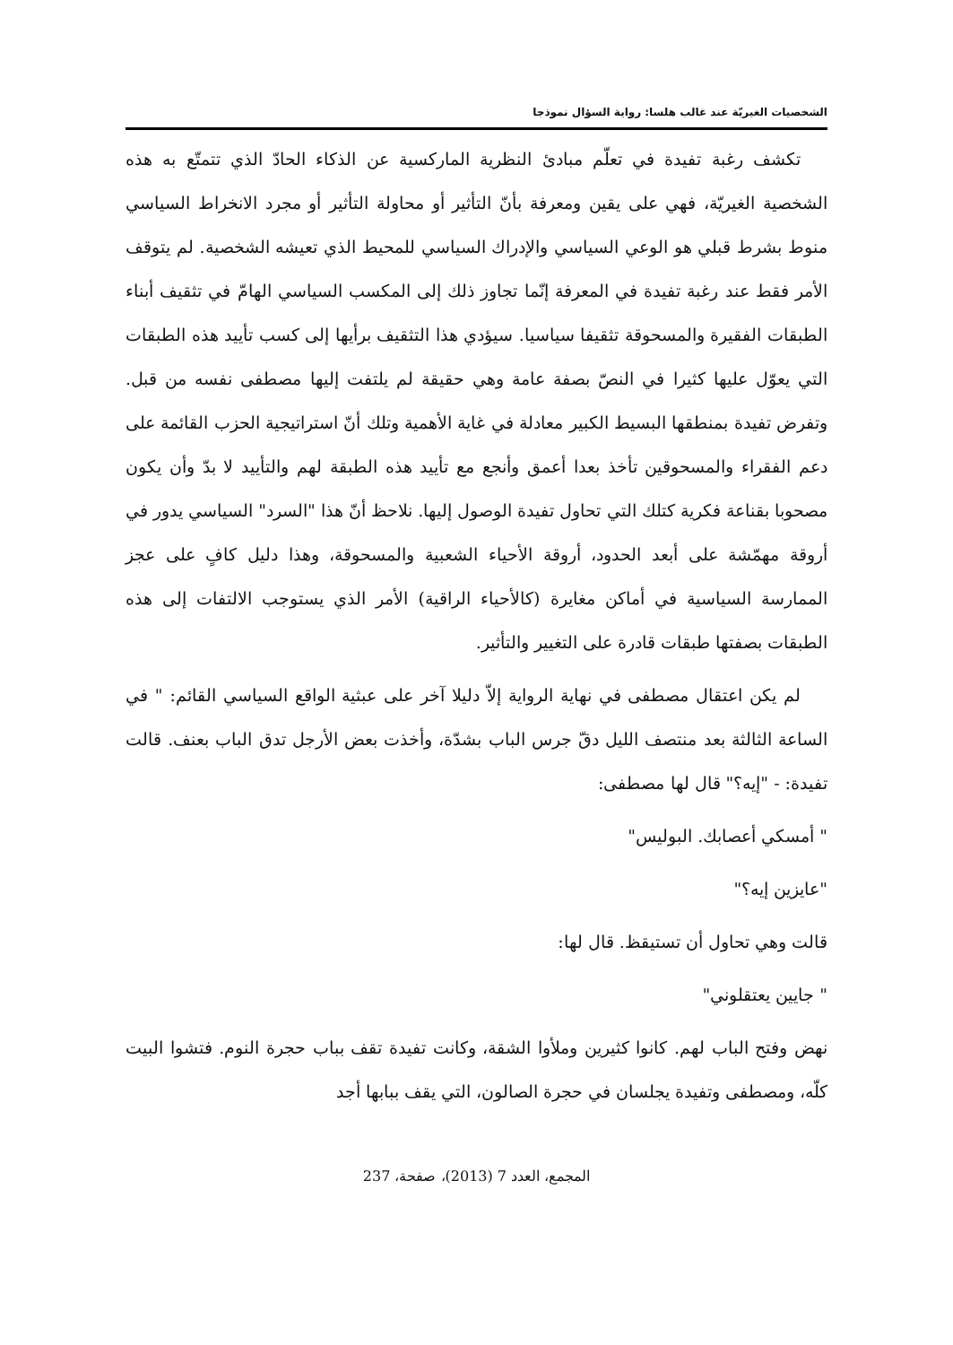الشخصيات الغيريّة عند غالب هلسا: رواية السؤال نموذجا
تكشف رغبة تفيدة في تعلّم مبادئ النظرية الماركسية عن الذكاء الحادّ الذي تتمتّع به هذه الشخصية الغيريّة، فهي على يقين ومعرفة بأنّ التأثير أو محاولة التأثير أو مجرد الانخراط السياسي منوط بشرط قبلي هو الوعي السياسي والإدراك السياسي للمحيط الذي تعيشه الشخصية. لم يتوقف الأمر فقط عند رغبة تفيدة في المعرفة إنّما تجاوز ذلك إلى المكسب السياسي الهامّ في تثقيف أبناء الطبقات الفقيرة والمسحوقة تثقيفا سياسيا. سيؤدي هذا التثقيف برأيها إلى كسب تأييد هذه الطبقات التي يعوّل عليها كثيرا في النصّ بصفة عامة وهي حقيقة لم يلتفت إليها مصطفى نفسه من قبل. وتفرض تفيدة بمنطقها البسيط الكبير معادلة في غاية الأهمية وتلك أنّ استراتيجية الحزب القائمة على دعم الفقراء والمسحوقين تأخذ بعدا أعمق وأنجع مع تأييد هذه الطبقة لهم والتأييد لا بدّ وأن يكون مصحوبا بقناعة فكرية كتلك التي تحاول تفيدة الوصول إليها. نلاحظ أنّ هذا "السرد" السياسي يدور في أروقة مهمّشة على أبعد الحدود، أروقة الأحياء الشعبية والمسحوقة، وهذا دليل كافٍ على عجز الممارسة السياسية في أماكن مغايرة (كالأحياء الراقية) الأمر الذي يستوجب الالتفات إلى هذه الطبقات بصفتها طبقات قادرة على التغيير والتأثير.
لم يكن اعتقال مصطفى في نهاية الرواية إلاّ دليلا آخر على عبثية الواقع السياسي القائم: " في الساعة الثالثة بعد منتصف الليل دقّ جرس الباب بشدّة، وأخذت بعض الأرجل تدق الباب بعنف. قالت تفيدة: - "إيه؟" قال لها مصطفى:
" أمسكي أعصابك. البوليس"
"عايزين إيه؟"
قالت وهي تحاول أن تستيقظ. قال لها:
" جايين يعتقلوني"
نهض وفتح الباب لهم. كانوا كثيرين وملأوا الشقة، وكانت تفيدة تقف بباب حجرة النوم. فتشوا البيت كلّه، ومصطفى وتفيدة يجلسان في حجرة الصالون، التي يقف ببابها أجد
المجمع، العدد 7 (2013)، صفحة، 237